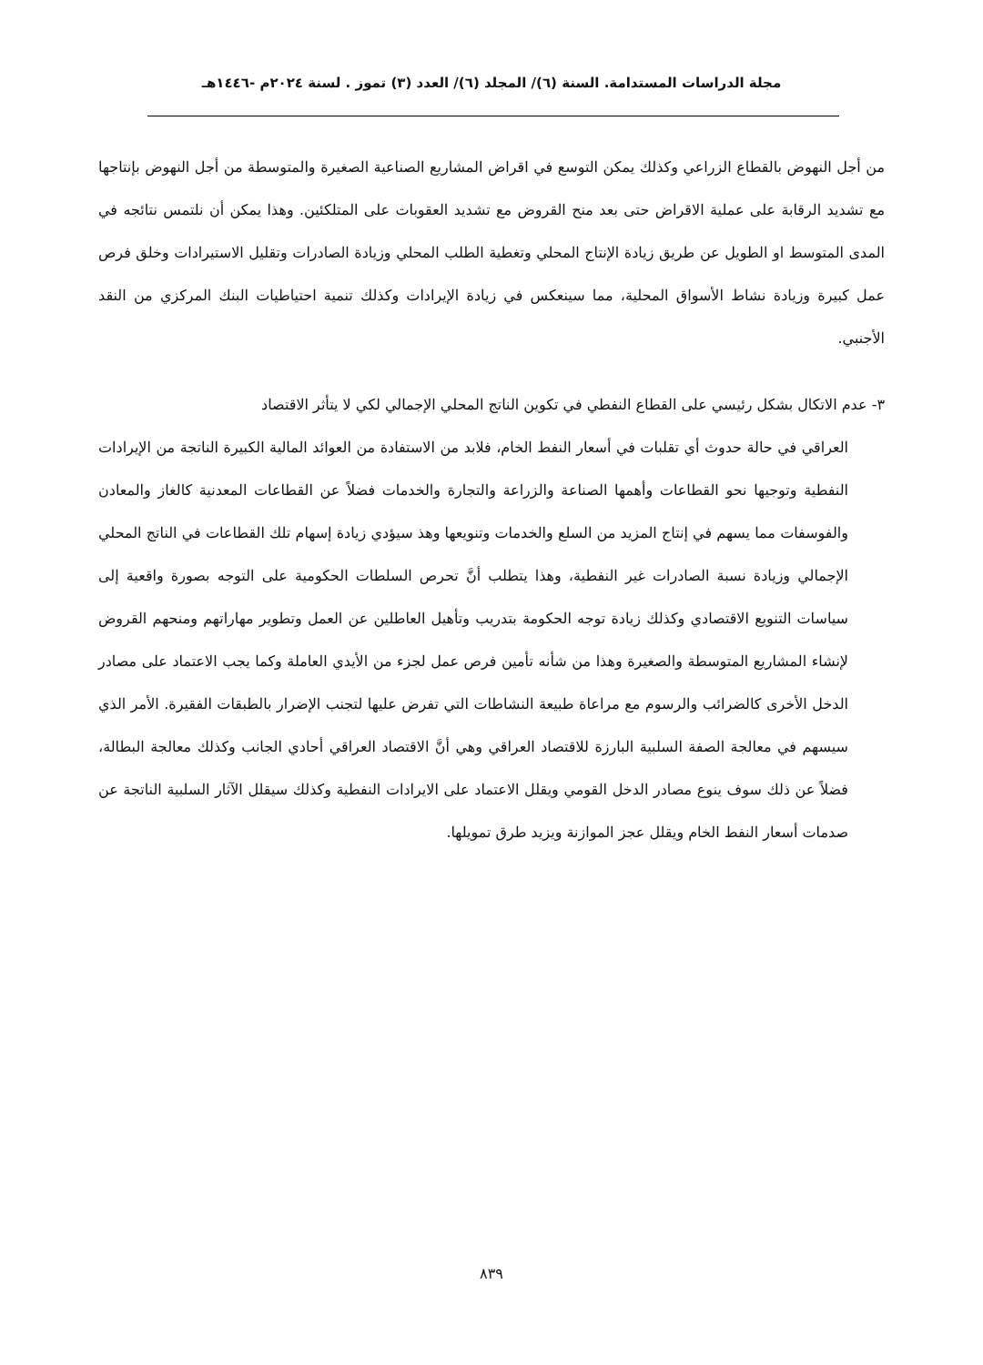مجلة الدراسات المستدامة. السنة (٦)/ المجلد (٦)/ العدد (٣) تموز . لسنة ٢٠٢٤م -١٤٤٦هـ
من أجل النهوض بالقطاع الزراعي وكذلك يمكن التوسع في اقراض المشاريع الصناعية الصغيرة والمتوسطة من أجل النهوض بإنتاجها مع تشديد الرقابة على عملية الاقراض حتى بعد منح القروض مع تشديد العقوبات على المتلكئين. وهذا يمكن أن نلتمس نتائجه في المدى المتوسط او الطويل عن طريق زيادة الإنتاج المحلي وتغطية الطلب المحلي وزيادة الصادرات وتقليل الاستيرادات وخلق فرص عمل كبيرة وزيادة نشاط الأسواق المحلية، مما سينعكس في زيادة الإيرادات وكذلك تنمية احتياطيات البنك المركزي من النقد الأجنبي.
٣- عدم الاتكال بشكل رئيسي على القطاع النفطي في تكوين الناتج المحلي الإجمالي لكي لا يتأثر الاقتصاد
العراقي في حالة حدوث أي تقلبات في أسعار النفط الخام، فلابد من الاستفادة من العوائد المالية الكبيرة الناتجة من الإيرادات النفطية وتوجيها نحو القطاعات وأهمها الصناعة والزراعة والتجارة والخدمات فضلاً عن القطاعات المعدنية كالغاز والمعادن والفوسفات مما يسهم في إنتاج المزيد من السلع والخدمات وتنويعها وهذ سيؤدي زيادة إسهام تلك القطاعات في الناتج المحلي الإجمالي وزيادة نسبة الصادرات غير النفطية، وهذا يتطلب أنَّ تحرص السلطات الحكومية على التوجه بصورة واقعية إلى سياسات التنويع الاقتصادي وكذلك زيادة توجه الحكومة بتدريب وتأهيل العاطلين عن العمل وتطوير مهاراتهم ومنحهم القروض لإنشاء المشاريع المتوسطة والصغيرة وهذا من شأنه تأمين فرص عمل لجزء من الأيدي العاملة وكما يجب الاعتماد على مصادر الدخل الأخرى كالضرائب والرسوم مع مراعاة طبيعة النشاطات التي تفرض عليها لتجنب الإضرار بالطبقات الفقيرة. الأمر الذي سيسهم في معالجة الصفة السلبية البارزة للاقتصاد العراقي وهي أنَّ الاقتصاد العراقي أحادي الجانب وكذلك معالجة البطالة، فضلاً عن ذلك سوف ينوع مصادر الدخل القومي ويقلل الاعتماد على الايرادات النفطية وكذلك سيقلل الآثار السلبية الناتجة عن صدمات أسعار النفط الخام ويقلل عجز الموازنة ويزيد طرق تمويلها.
٨٣٩